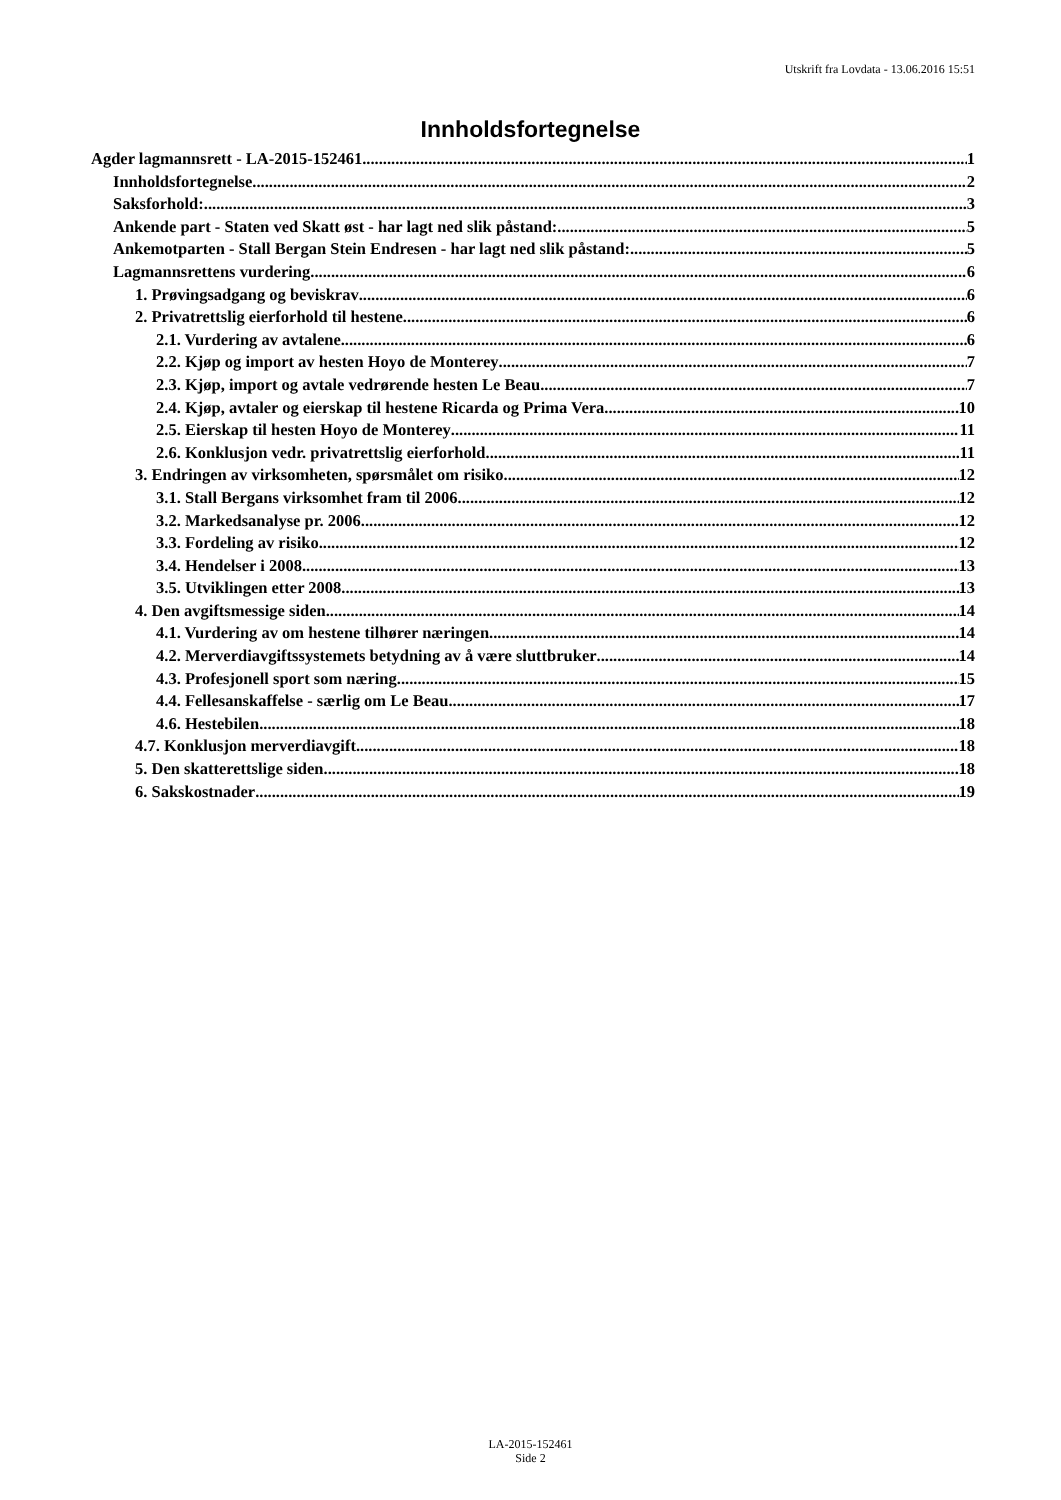Utskrift fra Lovdata - 13.06.2016 15:51
Innholdsfortegnelse
Agder lagmannsrett - LA-2015-152461 1
Innholdsfortegnelse 2
Saksforhold: 3
Ankende part - Staten ved Skatt øst - har lagt ned slik påstand: 5
Ankemotparten - Stall Bergan Stein Endresen - har lagt ned slik påstand: 5
Lagmannsrettens vurdering 6
1. Prøvingsadgang og beviskrav 6
2. Privatrettslig eierforhold til hestene 6
2.1. Vurdering av avtalene 6
2.2. Kjøp og import av hesten Hoyo de Monterey 7
2.3. Kjøp, import og avtale vedrørende hesten Le Beau 7
2.4. Kjøp, avtaler og eierskap til hestene Ricarda og Prima Vera 10
2.5. Eierskap til hesten Hoyo de Monterey 11
2.6. Konklusjon vedr. privatrettslig eierforhold 11
3. Endringen av virksomheten, spørsmålet om risiko 12
3.1. Stall Bergans virksomhet fram til 2006 12
3.2. Markedsanalyse pr. 2006 12
3.3. Fordeling av risiko 12
3.4. Hendelser i 2008 13
3.5. Utviklingen etter 2008 13
4. Den avgiftsmessige siden 14
4.1. Vurdering av om hestene tilhører næringen 14
4.2. Merverdiavgiftssystemets betydning av å være sluttbruker 14
4.3. Profesjonell sport som næring 15
4.4. Fellesanskaffelse - særlig om Le Beau 17
4.6. Hestebilen 18
4.7. Konklusjon merverdiavgift 18
5. Den skatterettslige siden 18
6. Sakskostnader 19
LA-2015-152461
Side 2